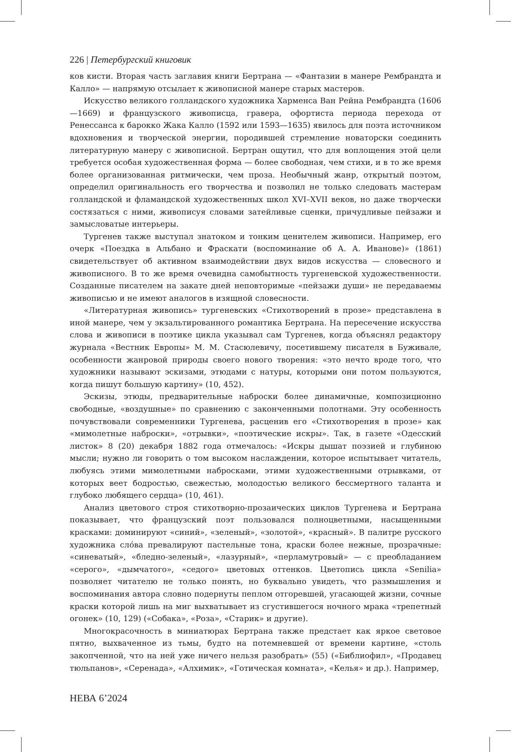226 | Петербургский книговик
ков кисти. Вторая часть заглавия книги Бертрана — «Фантазии в манере Рембрандта и Калло» — напрямую отсылает к живописной манере старых мастеров.
Искусство великого голландского художника Харменса Ван Рейна Рембрандта (1606—1669) и французского живописца, гравера, офортиста периода перехода от Ренессанса к барокко Жака Калло (1592 или 1593—1635) явилось для поэта источником вдохновения и творческой энергии, породившей стремление новаторски соединить литературную манеру с живописной. Бертран ощутил, что для воплощения этой цели требуется особая художественная форма — более свободная, чем стихи, и в то же время более организованная ритмически, чем проза. Необычный жанр, открытый поэтом, определил оригинальность его творчества и позволил не только следовать мастерам голландской и фламандской художественных школ XVI–XVII веков, но даже творчески состязаться с ними, живописуя словами затейливые сценки, причудливые пейзажи и замысловатые интерьеры.
Тургенев также выступал знатоком и тонким ценителем живописи. Например, его очерк «Поездка в Альбано и Фраскати (воспоминание об А. А. Иванове)» (1861) свидетельствует об активном взаимодействии двух видов искусства — словесного и живописного. В то же время очевидна самобытность тургеневской художественности. Созданные писателем на закате дней неповторимые «пейзажи души» не передаваемы живописью и не имеют аналогов в изящной словесности.
«Литературная живопись» тургеневских «Стихотворений в прозе» представлена в иной манере, чем у экзальтированного романтика Бертрана. На пересечение искусства слова и живописи в поэтике цикла указывал сам Тургенев, когда объяснял редактору журнала «Вестник Европы» М. М. Стасюлевичу, посетившему писателя в Буживале, особенности жанровой природы своего нового творения: «это нечто вроде того, что художники называют эскизами, этюдами с натуры, которыми они потом пользуются, когда пишут большую картину» (10, 452).
Эскизы, этюды, предварительные наброски более динамичные, композиционно свободные, «воздушные» по сравнению с законченными полотнами. Эту особенность почувствовали современники Тургенева, расценив его «Стихотворения в прозе» как «мимолетные наброски», «отрывки», «поэтические искры». Так, в газете «Одесский листок» 8 (20) декабря 1882 года отмечалось: «Искры дышат поэзией и глубиною мысли; нужно ли говорить о том высоком наслаждении, которое испытывает читатель, любуясь этими мимолетными набросками, этими художественными отрывками, от которых веет бодростью, свежестью, молодостью великого бессмертного таланта и глубоко любящего сердца» (10, 461).
Анализ цветового строя стихотворно-прозаических циклов Тургенева и Бертрана показывает, что французский поэт пользовался полноцветными, насыщенными красками: доминируют «синий», «зеленый», «золотой», «красный». В палитре русского художника сло́ва превалируют пастельные тона, краски более нежные, прозрачные: «синеватый», «бледно-зеленый», «лазурный», «перламутровый» — с преобладанием «серого», «дымчатого», «седого» цветовых оттенков. Цветопись цикла «Senilia» позволяет читателю не только понять, но буквально увидеть, что размышления и воспоминания автора словно подернуты пеплом отгоревшей, угасающей жизни, сочные краски которой лишь на миг выхватывает из сгустившегося ночного мрака «трепетный огонек» (10, 129) («Собака», «Роза», «Старик» и другие).
Многокрасочность в миниатюрах Бертрана также предстает как яркое световое пятно, выхваченное из тьмы, будто на потемневшей от времени картине, «столь закопченной, что на ней уже ничего нельзя разобрать» (55) («Библиофил», «Продавец тюльпанов», «Серенада», «Алхимик», «Готическая комната», «Келья» и др.). Например,
НЕВА 6’2024